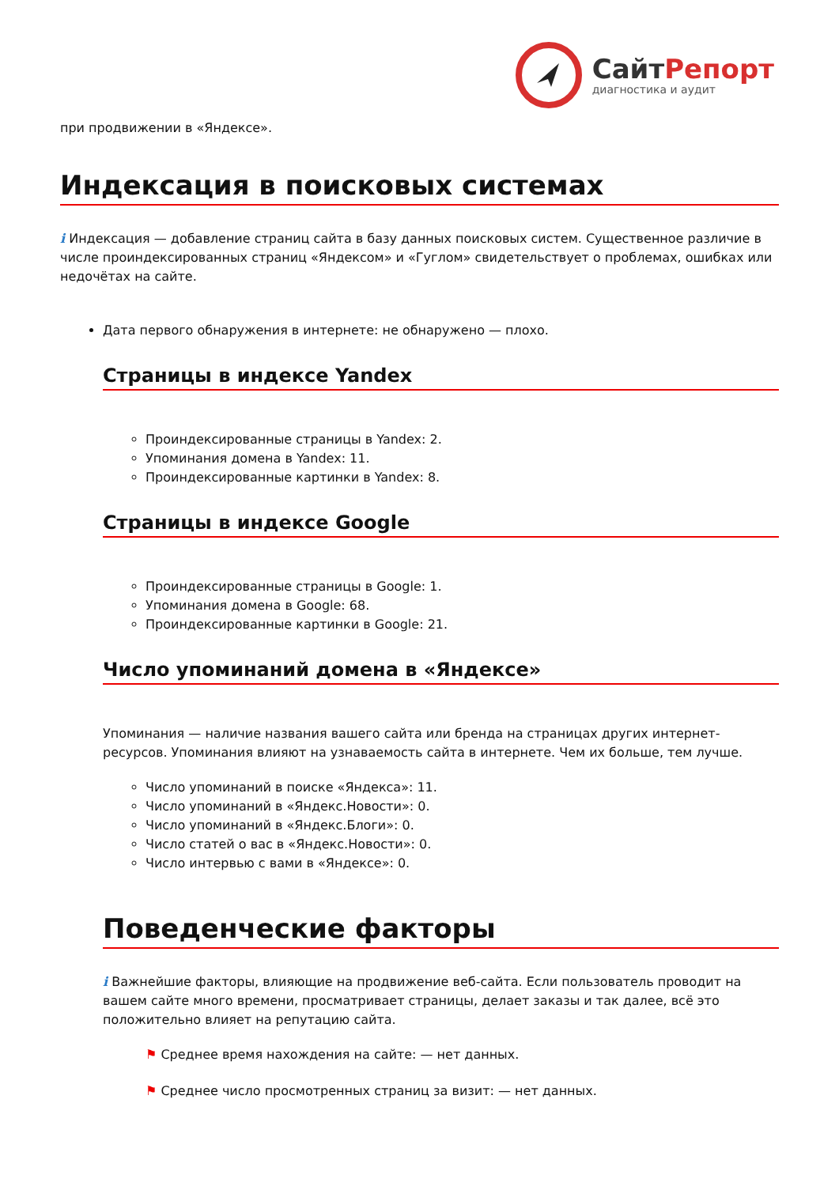СайтРепорт
диагностика и аудит
при продвижении в «Яндексе».
Индексация в поисковых системах
i Индексация — добавление страниц сайта в базу данных поисковых систем. Существенное различие в числе проиндексированных страниц «Яндексом» и «Гуглом» свидетельствует о проблемах, ошибках или недочётах на сайте.
Дата первого обнаружения в интернете: не обнаружено — плохо.
Страницы в индексе Yandex
Проиндексированные страницы в Yandex: 2.
Упоминания домена в Yandex: 11.
Проиндексированные картинки в Yandex: 8.
Страницы в индексе Google
Проиндексированные страницы в Google: 1.
Упоминания домена в Google: 68.
Проиндексированные картинки в Google: 21.
Число упоминаний домена в «Яндексе»
Упоминания — наличие названия вашего сайта или бренда на страницах других интернет-ресурсов. Упоминания влияют на узнаваемость сайта в интернете. Чем их больше, тем лучше.
Число упоминаний в поиске «Яндекса»: 11.
Число упоминаний в «Яндекс.Новости»: 0.
Число упоминаний в «Яндекс.Блоги»: 0.
Число статей о вас в «Яндекс.Новости»: 0.
Число интервью с вами в «Яндексе»: 0.
Поведенческие факторы
i Важнейшие факторы, влияющие на продвижение веб-сайта. Если пользователь проводит на вашем сайте много времени, просматривает страницы, делает заказы и так далее, всё это положительно влияет на репутацию сайта.
⚑ Среднее время нахождения на сайте: — нет данных.
⚑ Среднее число просмотренных страниц за визит: — нет данных.